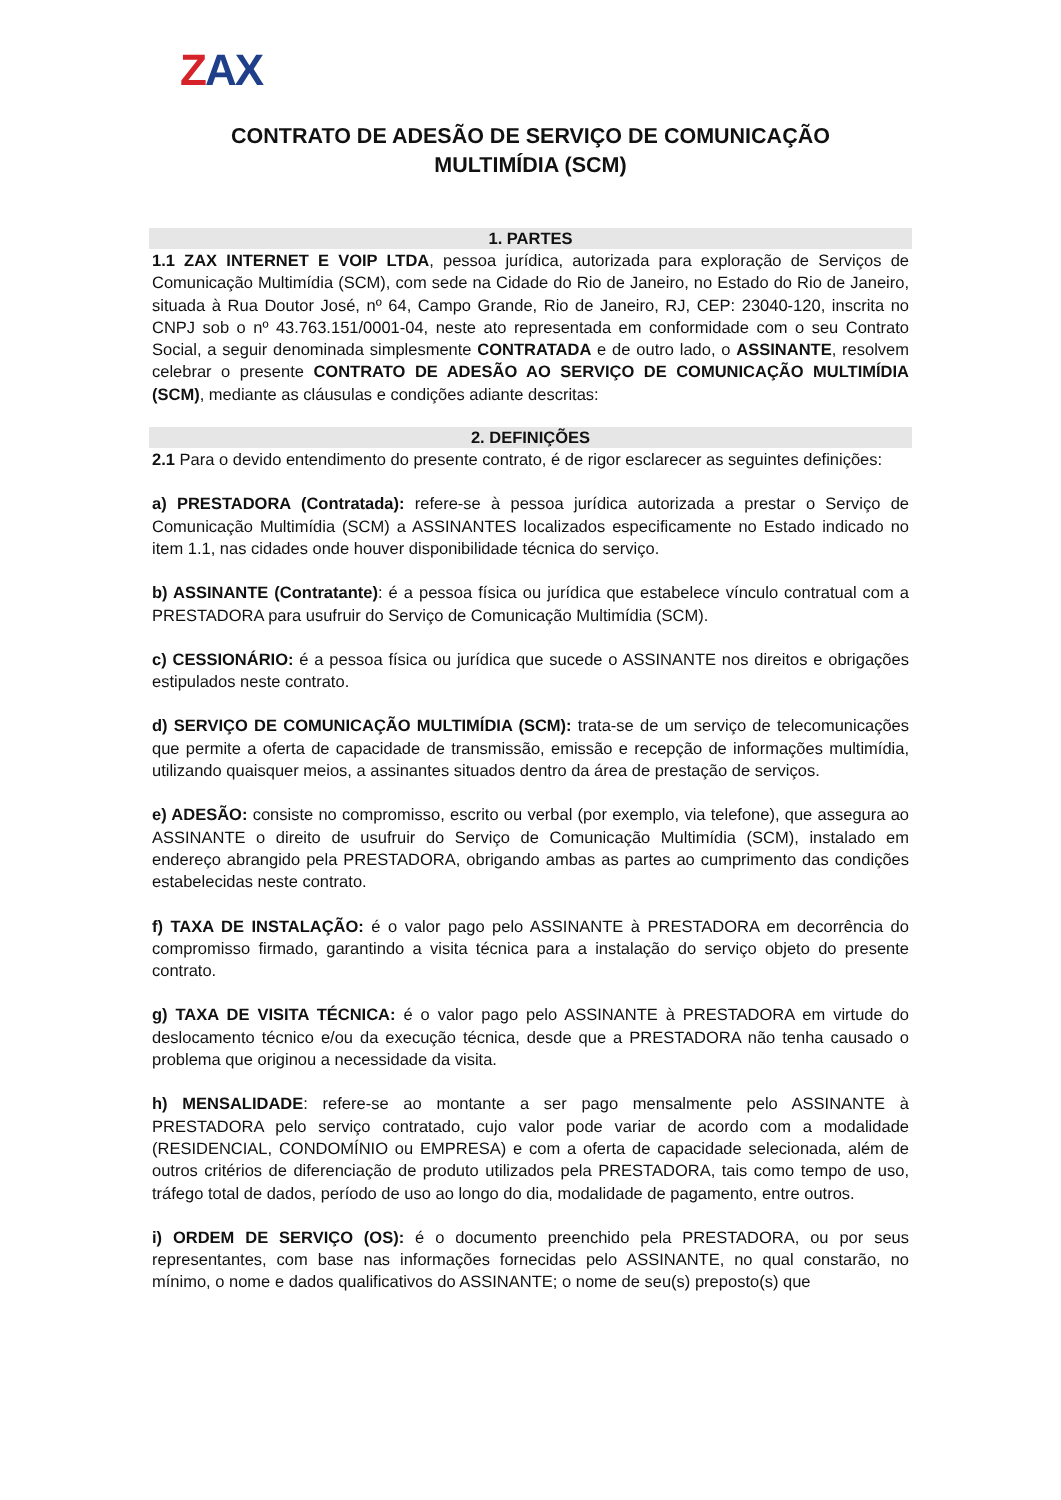ZAX
CONTRATO DE ADESÃO DE SERVIÇO DE COMUNICAÇÃO
MULTIMÍDIA (SCM)
1. PARTES
1.1 ZAX INTERNET E VOIP LTDA, pessoa jurídica, autorizada para exploração de Serviços de Comunicação Multimídia (SCM), com sede na Cidade do Rio de Janeiro, no Estado do Rio de Janeiro, situada à Rua Doutor José, nº 64, Campo Grande, Rio de Janeiro, RJ, CEP: 23040-120, inscrita no CNPJ sob o nº 43.763.151/0001-04, neste ato representada em conformidade com o seu Contrato Social, a seguir denominada simplesmente CONTRATADA e de outro lado, o ASSINANTE, resolvem celebrar o presente CONTRATO DE ADESÃO AO SERVIÇO DE COMUNICAÇÃO MULTIMÍDIA (SCM), mediante as cláusulas e condições adiante descritas:
2. DEFINIÇÕES
2.1 Para o devido entendimento do presente contrato, é de rigor esclarecer as seguintes definições:
a) PRESTADORA (Contratada): refere-se à pessoa jurídica autorizada a prestar o Serviço de Comunicação Multimídia (SCM) a ASSINANTES localizados especificamente no Estado indicado no item 1.1, nas cidades onde houver disponibilidade técnica do serviço.
b) ASSINANTE (Contratante): é a pessoa física ou jurídica que estabelece vínculo contratual com a PRESTADORA para usufruir do Serviço de Comunicação Multimídia (SCM).
c) CESSIONÁRIO: é a pessoa física ou jurídica que sucede o ASSINANTE nos direitos e obrigações estipulados neste contrato.
d) SERVIÇO DE COMUNICAÇÃO MULTIMÍDIA (SCM): trata-se de um serviço de telecomunicações que permite a oferta de capacidade de transmissão, emissão e recepção de informações multimídia, utilizando quaisquer meios, a assinantes situados dentro da área de prestação de serviços.
e) ADESÃO: consiste no compromisso, escrito ou verbal (por exemplo, via telefone), que assegura ao ASSINANTE o direito de usufruir do Serviço de Comunicação Multimídia (SCM), instalado em endereço abrangido pela PRESTADORA, obrigando ambas as partes ao cumprimento das condições estabelecidas neste contrato.
f) TAXA DE INSTALAÇÃO: é o valor pago pelo ASSINANTE à PRESTADORA em decorrência do compromisso firmado, garantindo a visita técnica para a instalação do serviço objeto do presente contrato.
g) TAXA DE VISITA TÉCNICA: é o valor pago pelo ASSINANTE à PRESTADORA em virtude do deslocamento técnico e/ou da execução técnica, desde que a PRESTADORA não tenha causado o problema que originou a necessidade da visita.
h) MENSALIDADE: refere-se ao montante a ser pago mensalmente pelo ASSINANTE à PRESTADORA pelo serviço contratado, cujo valor pode variar de acordo com a modalidade (RESIDENCIAL, CONDOMÍNIO ou EMPRESA) e com a oferta de capacidade selecionada, além de outros critérios de diferenciação de produto utilizados pela PRESTADORA, tais como tempo de uso, tráfego total de dados, período de uso ao longo do dia, modalidade de pagamento, entre outros.
i) ORDEM DE SERVIÇO (OS): é o documento preenchido pela PRESTADORA, ou por seus representantes, com base nas informações fornecidas pelo ASSINANTE, no qual constarão, no mínimo, o nome e dados qualificativos do ASSINANTE; o nome de seu(s) preposto(s) que